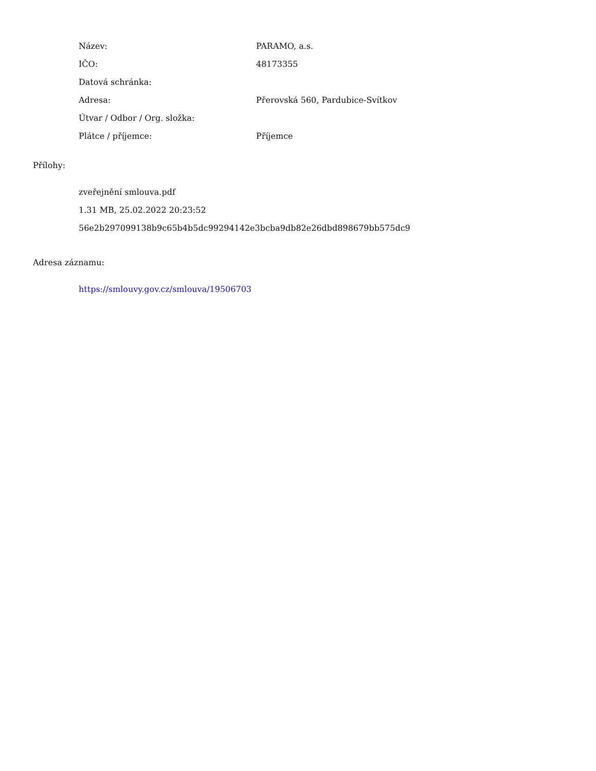Název: PARAMO, a.s.
IČO: 48173355
Datová schránka:
Adresa:
Přerovská 560, Pardubice-Svítkov
Útvar / Odbor / Org. složka:
Plátce / příjemce: Příjemce
Přílohy:
zveřejnění smlouva.pdf
1.31 MB, 25.02.2022 20:23:52
56e2b297099138b9c65b4b5dc99294142e3bcba9db82e26dbd898679bb575dc9
Adresa záznamu:
https://smlouvy.gov.cz/smlouva/19506703